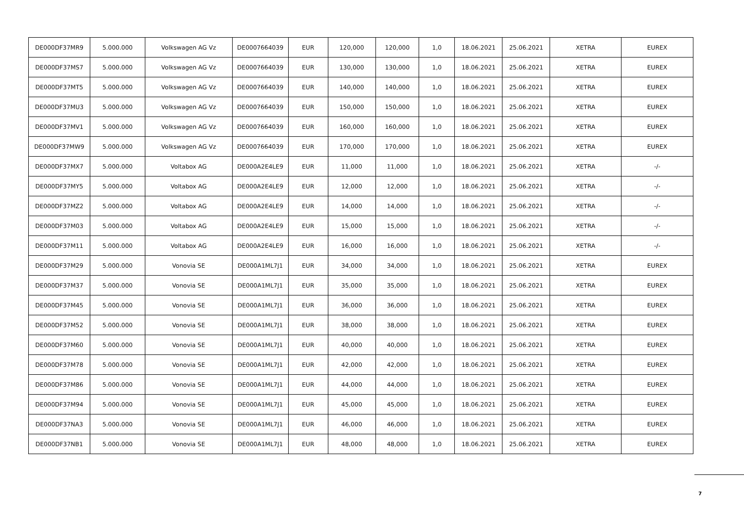| DE000DF37MR9 | 5.000.000 | Volkswagen AG Vz | DE0007664039 | EUR | 120,000 | 120,000 | 1,0 | 18.06.2021 | 25.06.2021 | XETRA | EUREX |
| DE000DF37MS7 | 5.000.000 | Volkswagen AG Vz | DE0007664039 | EUR | 130,000 | 130,000 | 1,0 | 18.06.2021 | 25.06.2021 | XETRA | EUREX |
| DE000DF37MT5 | 5.000.000 | Volkswagen AG Vz | DE0007664039 | EUR | 140,000 | 140,000 | 1,0 | 18.06.2021 | 25.06.2021 | XETRA | EUREX |
| DE000DF37MU3 | 5.000.000 | Volkswagen AG Vz | DE0007664039 | EUR | 150,000 | 150,000 | 1,0 | 18.06.2021 | 25.06.2021 | XETRA | EUREX |
| DE000DF37MV1 | 5.000.000 | Volkswagen AG Vz | DE0007664039 | EUR | 160,000 | 160,000 | 1,0 | 18.06.2021 | 25.06.2021 | XETRA | EUREX |
| DE000DF37MW9 | 5.000.000 | Volkswagen AG Vz | DE0007664039 | EUR | 170,000 | 170,000 | 1,0 | 18.06.2021 | 25.06.2021 | XETRA | EUREX |
| DE000DF37MX7 | 5.000.000 | Voltabox AG | DE000A2E4LE9 | EUR | 11,000 | 11,000 | 1,0 | 18.06.2021 | 25.06.2021 | XETRA | -/- |
| DE000DF37MY5 | 5.000.000 | Voltabox AG | DE000A2E4LE9 | EUR | 12,000 | 12,000 | 1,0 | 18.06.2021 | 25.06.2021 | XETRA | -/- |
| DE000DF37MZ2 | 5.000.000 | Voltabox AG | DE000A2E4LE9 | EUR | 14,000 | 14,000 | 1,0 | 18.06.2021 | 25.06.2021 | XETRA | -/- |
| DE000DF37M03 | 5.000.000 | Voltabox AG | DE000A2E4LE9 | EUR | 15,000 | 15,000 | 1,0 | 18.06.2021 | 25.06.2021 | XETRA | -/- |
| DE000DF37M11 | 5.000.000 | Voltabox AG | DE000A2E4LE9 | EUR | 16,000 | 16,000 | 1,0 | 18.06.2021 | 25.06.2021 | XETRA | -/- |
| DE000DF37M29 | 5.000.000 | Vonovia SE | DE000A1ML7J1 | EUR | 34,000 | 34,000 | 1,0 | 18.06.2021 | 25.06.2021 | XETRA | EUREX |
| DE000DF37M37 | 5.000.000 | Vonovia SE | DE000A1ML7J1 | EUR | 35,000 | 35,000 | 1,0 | 18.06.2021 | 25.06.2021 | XETRA | EUREX |
| DE000DF37M45 | 5.000.000 | Vonovia SE | DE000A1ML7J1 | EUR | 36,000 | 36,000 | 1,0 | 18.06.2021 | 25.06.2021 | XETRA | EUREX |
| DE000DF37M52 | 5.000.000 | Vonovia SE | DE000A1ML7J1 | EUR | 38,000 | 38,000 | 1,0 | 18.06.2021 | 25.06.2021 | XETRA | EUREX |
| DE000DF37M60 | 5.000.000 | Vonovia SE | DE000A1ML7J1 | EUR | 40,000 | 40,000 | 1,0 | 18.06.2021 | 25.06.2021 | XETRA | EUREX |
| DE000DF37M78 | 5.000.000 | Vonovia SE | DE000A1ML7J1 | EUR | 42,000 | 42,000 | 1,0 | 18.06.2021 | 25.06.2021 | XETRA | EUREX |
| DE000DF37M86 | 5.000.000 | Vonovia SE | DE000A1ML7J1 | EUR | 44,000 | 44,000 | 1,0 | 18.06.2021 | 25.06.2021 | XETRA | EUREX |
| DE000DF37M94 | 5.000.000 | Vonovia SE | DE000A1ML7J1 | EUR | 45,000 | 45,000 | 1,0 | 18.06.2021 | 25.06.2021 | XETRA | EUREX |
| DE000DF37NA3 | 5.000.000 | Vonovia SE | DE000A1ML7J1 | EUR | 46,000 | 46,000 | 1,0 | 18.06.2021 | 25.06.2021 | XETRA | EUREX |
| DE000DF37NB1 | 5.000.000 | Vonovia SE | DE000A1ML7J1 | EUR | 48,000 | 48,000 | 1,0 | 18.06.2021 | 25.06.2021 | XETRA | EUREX |
7